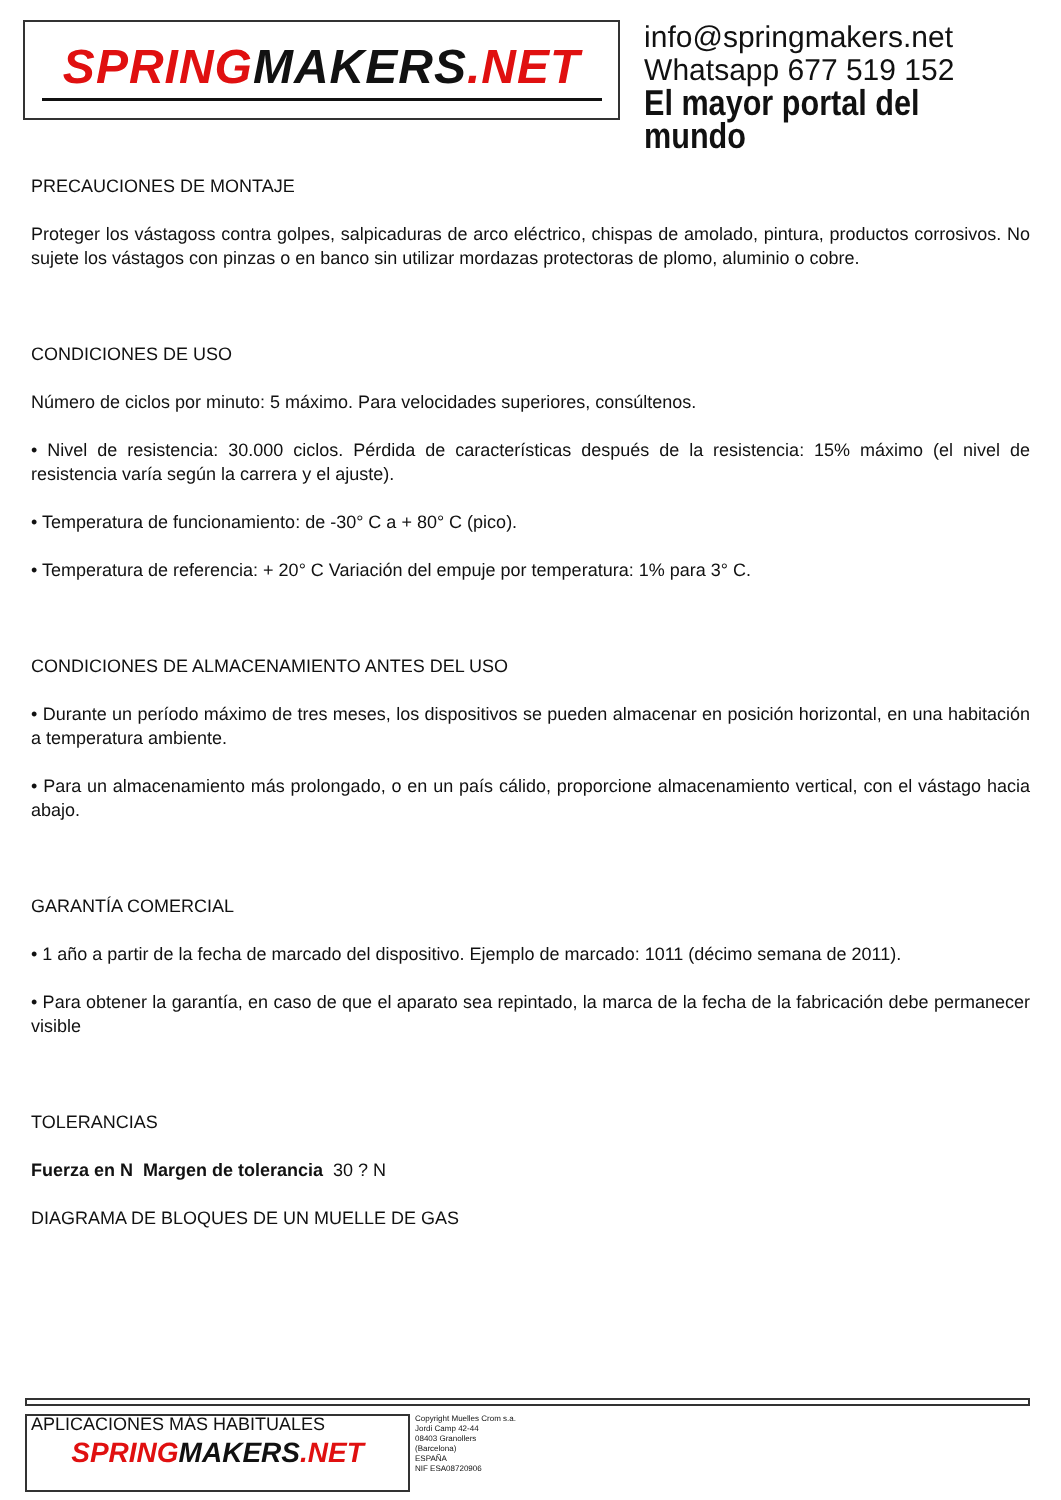SPRINGMAKERS.NET
info@springmakers.net
Whatsapp 677 519 152
El mayor portal del mundo
PRECAUCIONES DE MONTAJE
Proteger los vástagoss contra golpes, salpicaduras de arco eléctrico, chispas de amolado, pintura, productos corrosivos. No sujete los vástagos con pinzas o en banco sin utilizar mordazas protectoras de plomo, aluminio o cobre.
CONDICIONES DE USO
Número de ciclos por minuto: 5 máximo. Para velocidades superiores, consúltenos.
• Nivel de resistencia: 30.000 ciclos. Pérdida de características después de la resistencia: 15% máximo (el nivel de resistencia varía según la carrera y el ajuste).
• Temperatura de funcionamiento: de -30° C a + 80° C (pico).
• Temperatura de referencia: + 20° C Variación del empuje por temperatura: 1% para 3° C.
CONDICIONES DE ALMACENAMIENTO ANTES DEL USO
• Durante un período máximo de tres meses, los dispositivos se pueden almacenar en posición horizontal, en una habitación a temperatura ambiente.
• Para un almacenamiento más prolongado, o en un país cálido, proporcione almacenamiento vertical, con el vástago hacia abajo.
GARANTÍA COMERCIAL
• 1 año a partir de la fecha de marcado del dispositivo. Ejemplo de marcado: 1011 (décimo semana de 2011).
• Para obtener la garantía, en caso de que el aparato sea repintado, la marca de la fecha de la fabricación debe permanecer visible
TOLERANCIAS
Fuerza en N Margen de tolerancia 30 ? N
DIAGRAMA DE BLOQUES DE UN MUELLE DE GAS
APLICACIONES MÁS HABITUALES
SPRINGMAKERS.NET
Copyright Muelles Crom s.a.
Jordi Camp 42-44
08403 Granollers
(Barcelona)
ESPAÑA
NIF ESA08720906